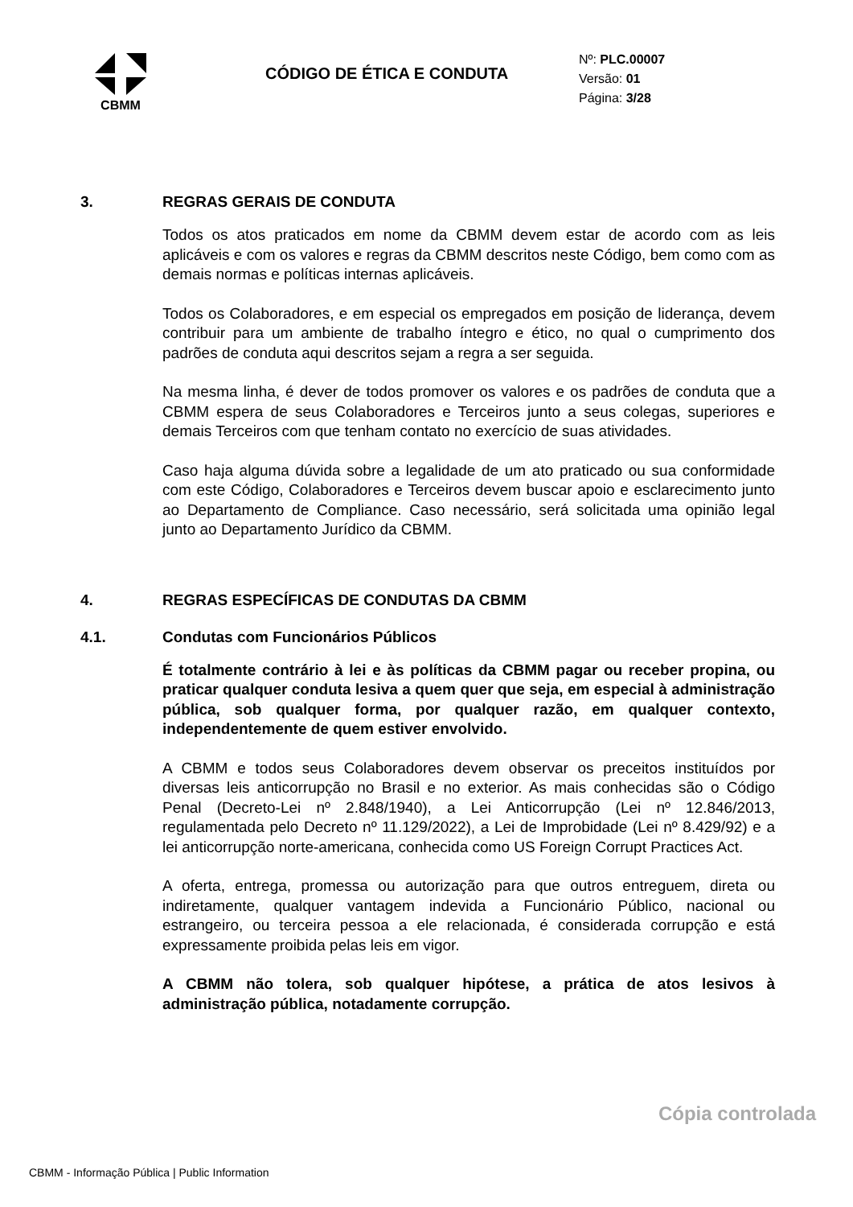CBMM
CÓDIGO DE ÉTICA E CONDUTA
Nº: PLC.00007
Versão: 01
Página: 3/28
3. REGRAS GERAIS DE CONDUTA
Todos os atos praticados em nome da CBMM devem estar de acordo com as leis aplicáveis e com os valores e regras da CBMM descritos neste Código, bem como com as demais normas e políticas internas aplicáveis.
Todos os Colaboradores, e em especial os empregados em posição de liderança, devem contribuir para um ambiente de trabalho íntegro e ético, no qual o cumprimento dos padrões de conduta aqui descritos sejam a regra a ser seguida.
Na mesma linha, é dever de todos promover os valores e os padrões de conduta que a CBMM espera de seus Colaboradores e Terceiros junto a seus colegas, superiores e demais Terceiros com que tenham contato no exercício de suas atividades.
Caso haja alguma dúvida sobre a legalidade de um ato praticado ou sua conformidade com este Código, Colaboradores e Terceiros devem buscar apoio e esclarecimento junto ao Departamento de Compliance. Caso necessário, será solicitada uma opinião legal junto ao Departamento Jurídico da CBMM.
4. REGRAS ESPECÍFICAS DE CONDUTAS DA CBMM
4.1. Condutas com Funcionários Públicos
É totalmente contrário à lei e às políticas da CBMM pagar ou receber propina, ou praticar qualquer conduta lesiva a quem quer que seja, em especial à administração pública, sob qualquer forma, por qualquer razão, em qualquer contexto, independentemente de quem estiver envolvido.
A CBMM e todos seus Colaboradores devem observar os preceitos instituídos por diversas leis anticorrupção no Brasil e no exterior. As mais conhecidas são o Código Penal (Decreto-Lei nº 2.848/1940), a Lei Anticorrupção (Lei nº 12.846/2013, regulamentada pelo Decreto nº 11.129/2022), a Lei de Improbidade (Lei nº 8.429/92) e a lei anticorrupção norte-americana, conhecida como US Foreign Corrupt Practices Act.
A oferta, entrega, promessa ou autorização para que outros entreguem, direta ou indiretamente, qualquer vantagem indevida a Funcionário Público, nacional ou estrangeiro, ou terceira pessoa a ele relacionada, é considerada corrupção e está expressamente proibida pelas leis em vigor.
A CBMM não tolera, sob qualquer hipótese, a prática de atos lesivos à administração pública, notadamente corrupção.
Cópia controlada
CBMM - Informação Pública | Public Information